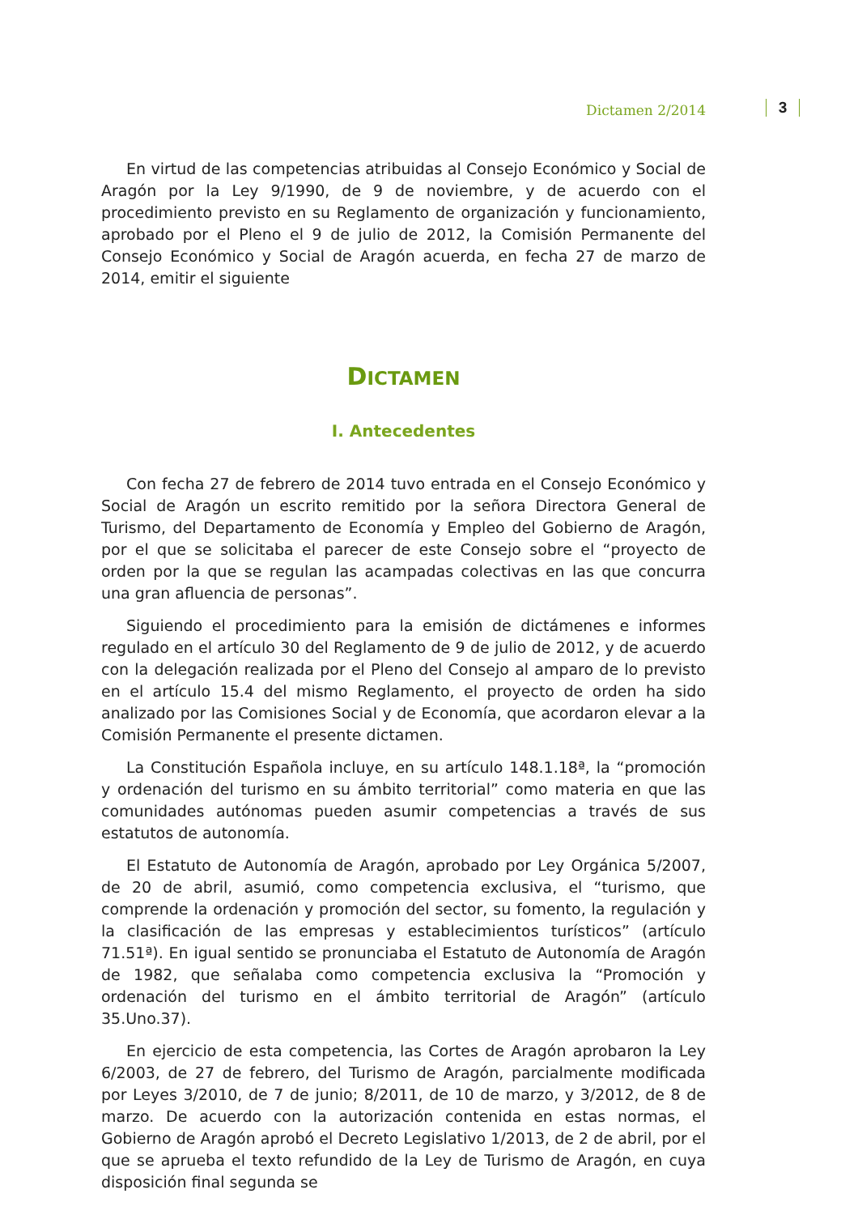Dictamen 2/2014 3
En virtud de las competencias atribuidas al Consejo Económico y Social de Aragón por la Ley 9/1990, de 9 de noviembre, y de acuerdo con el procedimiento previsto en su Reglamento de organización y funcionamiento, aprobado por el Pleno el 9 de julio de 2012, la Comisión Permanente del Consejo Económico y Social de Aragón acuerda, en fecha 27 de marzo de 2014, emitir el siguiente
DICTAMEN
I. Antecedentes
Con fecha 27 de febrero de 2014 tuvo entrada en el Consejo Económico y Social de Aragón un escrito remitido por la señora Directora General de Turismo, del Departamento de Economía y Empleo del Gobierno de Aragón, por el que se solicitaba el parecer de este Consejo sobre el “proyecto de orden por la que se regulan las acampadas colectivas en las que concurra una gran afluencia de personas”.
Siguiendo el procedimiento para la emisión de dictámenes e informes regulado en el artículo 30 del Reglamento de 9 de julio de 2012, y de acuerdo con la delegación realizada por el Pleno del Consejo al amparo de lo previsto en el artículo 15.4 del mismo Reglamento, el proyecto de orden ha sido analizado por las Comisiones Social y de Economía, que acordaron elevar a la Comisión Permanente el presente dictamen.
La Constitución Española incluye, en su artículo 148.1.18ª, la “promoción y ordenación del turismo en su ámbito territorial” como materia en que las comunidades autónomas pueden asumir competencias a través de sus estatutos de autonomía.
El Estatuto de Autonomía de Aragón, aprobado por Ley Orgánica 5/2007, de 20 de abril, asumió, como competencia exclusiva, el “turismo, que comprende la ordenación y promoción del sector, su fomento, la regulación y la clasificación de las empresas y establecimientos turísticos” (artículo 71.51ª). En igual sentido se pronunciaba el Estatuto de Autonomía de Aragón de 1982, que señalaba como competencia exclusiva la “Promoción y ordenación del turismo en el ámbito territorial de Aragón” (artículo 35.Uno.37).
En ejercicio de esta competencia, las Cortes de Aragón aprobaron la Ley 6/2003, de 27 de febrero, del Turismo de Aragón, parcialmente modificada por Leyes 3/2010, de 7 de junio; 8/2011, de 10 de marzo, y 3/2012, de 8 de marzo. De acuerdo con la autorización contenida en estas normas, el Gobierno de Aragón aprobó el Decreto Legislativo 1/2013, de 2 de abril, por el que se aprueba el texto refundido de la Ley de Turismo de Aragón, en cuya disposición final segunda se